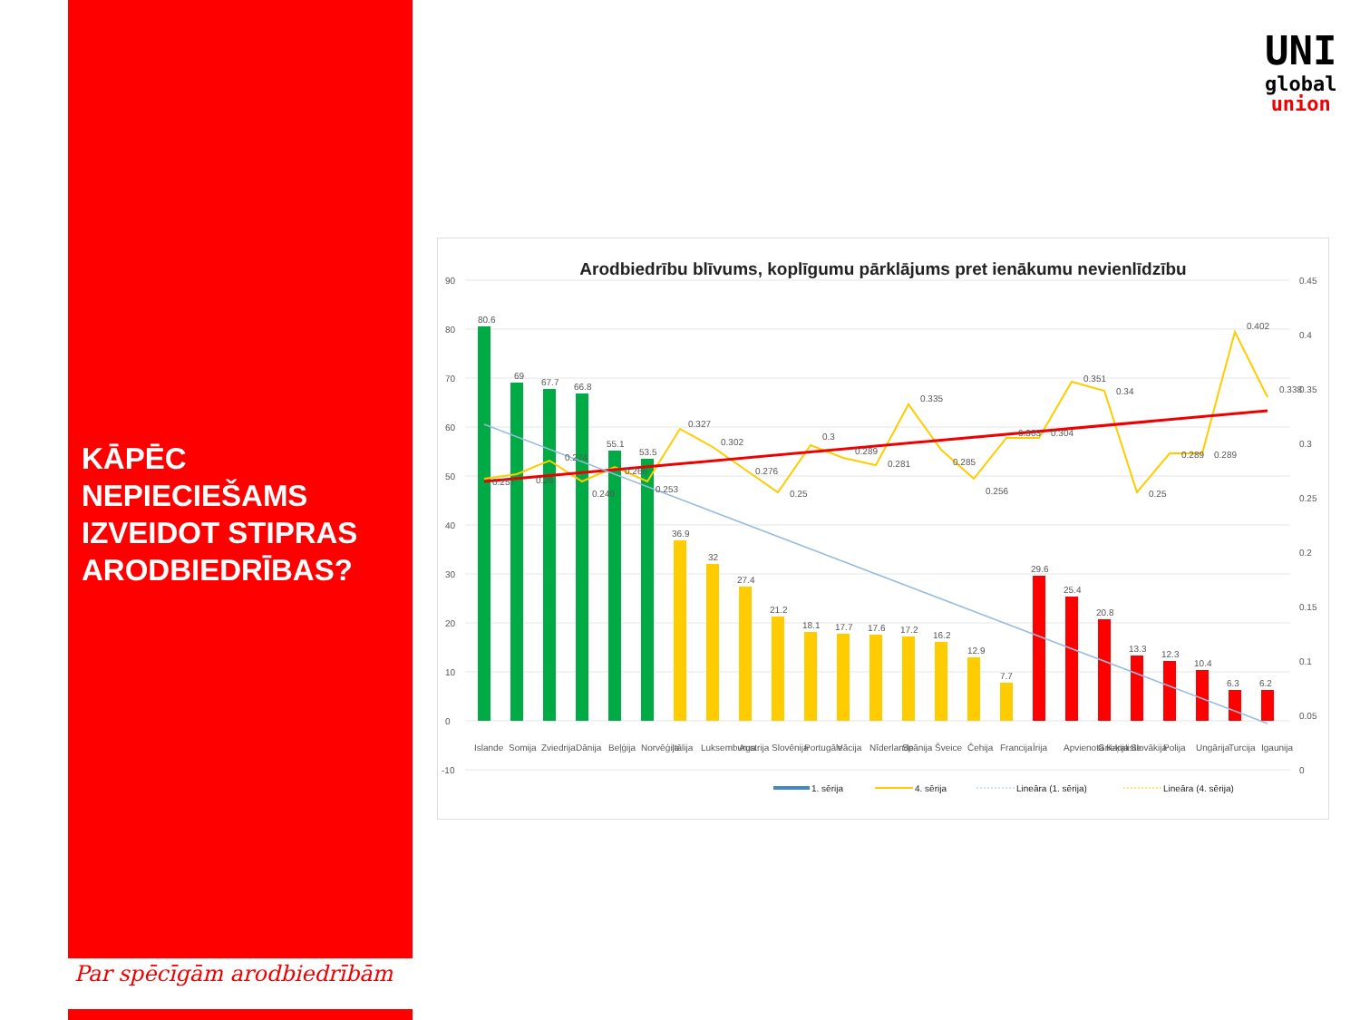KĀPĒC NEPIECIEŠAMS IZVEIDOT STIPRAS ARODBIEDRĪBAS?
Par spēcīgām arodbiedrībām
UNI
global
union
Arodbiedrību blīvums, koplīgumu pārklājums pret ienākumu nevienlīdzību
90
80
70
60
50
40
30
20
10
0
-10
0.45
0.4
0.35
0.3
0.25
0.2
0.15
0.1
0.05
0
80.6
69
67.7
66.8
55.1
53.5
36.9
32
27.4
21.2
18.1
17.7
17.6
17.2
16.2
12.9
7.7
29.6
25.4
20.8
13.3
12.3
10.4
6.3
6.2
0.257
0.26
0.274
0.249
0.266
0.253
0.327
0.302
0.276
0.25
0.3
0.289
0.281
0.335
0.285
0.256
0.303
0.304
0.351
0.34
0.25
0.289
0.289
0.402
0.338
Islande
Somija
Zviedrija
Dānija
Beļģija
Norvēģija
Itālija
Luksemburga
Austrija
Slovēnija
Portugāle
Vācija
Nīderlande
Spānija
Šveice
Čehija
Francija
Īrija
Apvienotā Karaliste
Grieķija
Slovākija
Polija
Ungārija
Turcija
Igaunija
1. sērija
4. sērija
Lineāra (1. sērija)
Lineāra (4. sērija)